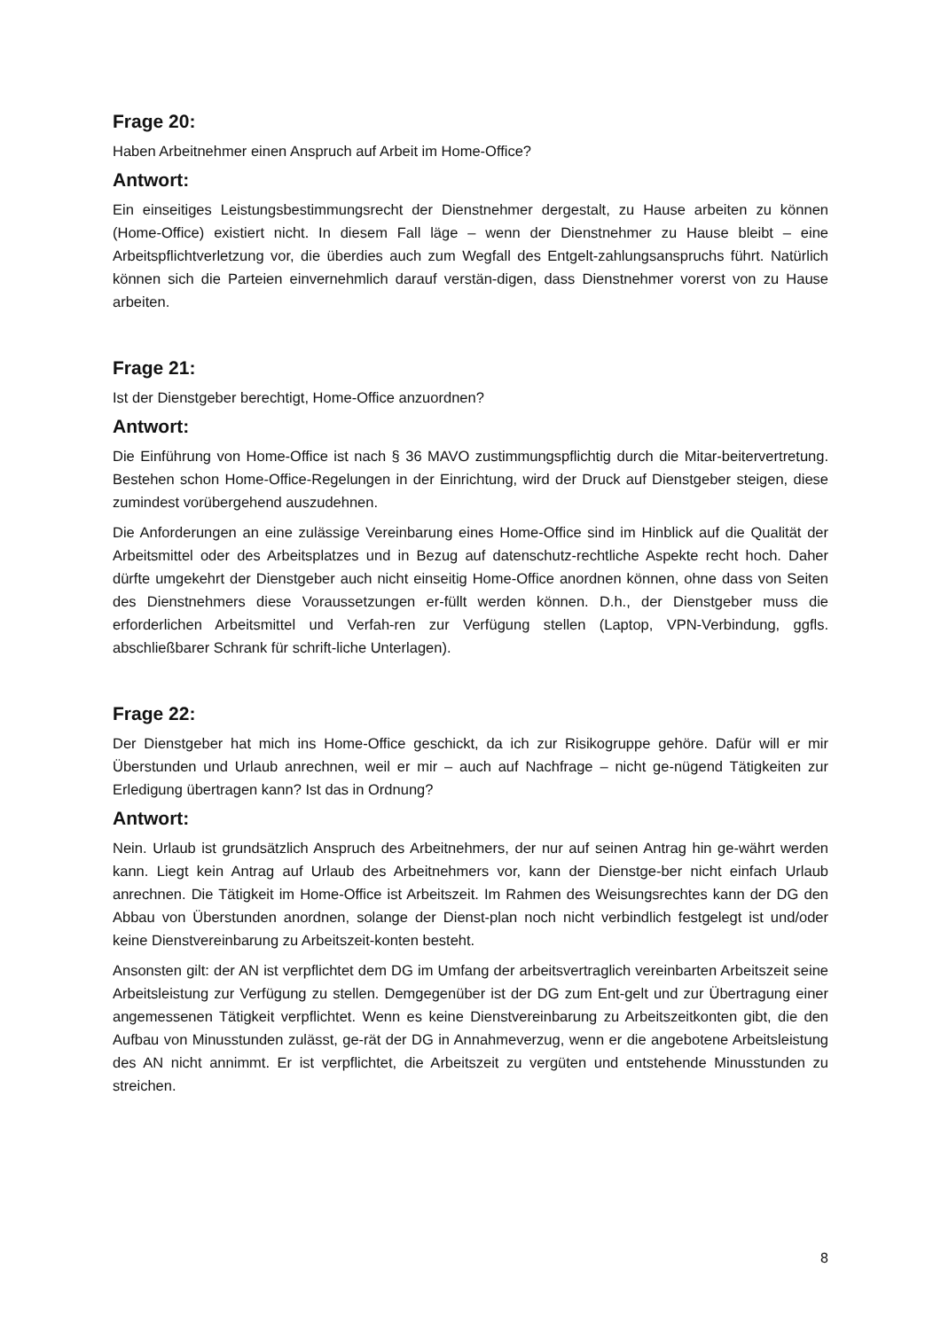Frage 20:
Haben Arbeitnehmer einen Anspruch auf Arbeit im Home-Office?
Antwort:
Ein einseitiges Leistungsbestimmungsrecht der Dienstnehmer dergestalt, zu Hause arbeiten zu können (Home-Office) existiert nicht. In diesem Fall läge – wenn der Dienstnehmer zu Hause bleibt – eine Arbeitspflichtverletzung vor, die überdies auch zum Wegfall des Entgelt-zahlungsanspruchs führt. Natürlich können sich die Parteien einvernehmlich darauf verstän-digen, dass Dienstnehmer vorerst von zu Hause arbeiten.
Frage 21:
Ist der Dienstgeber berechtigt, Home-Office anzuordnen?
Antwort:
Die Einführung von Home-Office ist nach § 36 MAVO zustimmungspflichtig durch die Mitar-beitervertretung. Bestehen schon Home-Office-Regelungen in der Einrichtung, wird der Druck auf Dienstgeber steigen, diese zumindest vorübergehend auszudehnen.
Die Anforderungen an eine zulässige Vereinbarung eines Home-Office sind im Hinblick auf die Qualität der Arbeitsmittel oder des Arbeitsplatzes und in Bezug auf datenschutz-rechtliche Aspekte recht hoch. Daher dürfte umgekehrt der Dienstgeber auch nicht einseitig Home-Office anordnen können, ohne dass von Seiten des Dienstnehmers diese Voraussetzungen er-füllt werden können. D.h., der Dienstgeber muss die erforderlichen Arbeitsmittel und Verfah-ren zur Verfügung stellen (Laptop, VPN-Verbindung, ggfls. abschließbarer Schrank für schrift-liche Unterlagen).
Frage 22:
Der Dienstgeber hat mich ins Home-Office geschickt, da ich zur Risikogruppe gehöre. Dafür will er mir Überstunden und Urlaub anrechnen, weil er mir – auch auf Nachfrage – nicht ge-nügend Tätigkeiten zur Erledigung übertragen kann? Ist das in Ordnung?
Antwort:
Nein. Urlaub ist grundsätzlich Anspruch des Arbeitnehmers, der nur auf seinen Antrag hin ge-währt werden kann. Liegt kein Antrag auf Urlaub des Arbeitnehmers vor, kann der Dienstge-ber nicht einfach Urlaub anrechnen. Die Tätigkeit im Home-Office ist Arbeitszeit. Im Rahmen des Weisungsrechtes kann der DG den Abbau von Überstunden anordnen, solange der Dienst-plan noch nicht verbindlich festgelegt ist und/oder keine Dienstvereinbarung zu Arbeitszeit-konten besteht.
Ansonsten gilt: der AN ist verpflichtet dem DG im Umfang der arbeitsvertraglich vereinbarten Arbeitszeit seine Arbeitsleistung zur Verfügung zu stellen. Demgegenüber ist der DG zum Ent-gelt und zur Übertragung einer angemessenen Tätigkeit verpflichtet. Wenn es keine Dienstvereinbarung zu Arbeitszeitkonten gibt, die den Aufbau von Minusstunden zulässt, ge-rät der DG in Annahmeverzug, wenn er die angebotene Arbeitsleistung des AN nicht annimmt. Er ist verpflichtet, die Arbeitszeit zu vergüten und entstehende Minusstunden zu streichen.
8